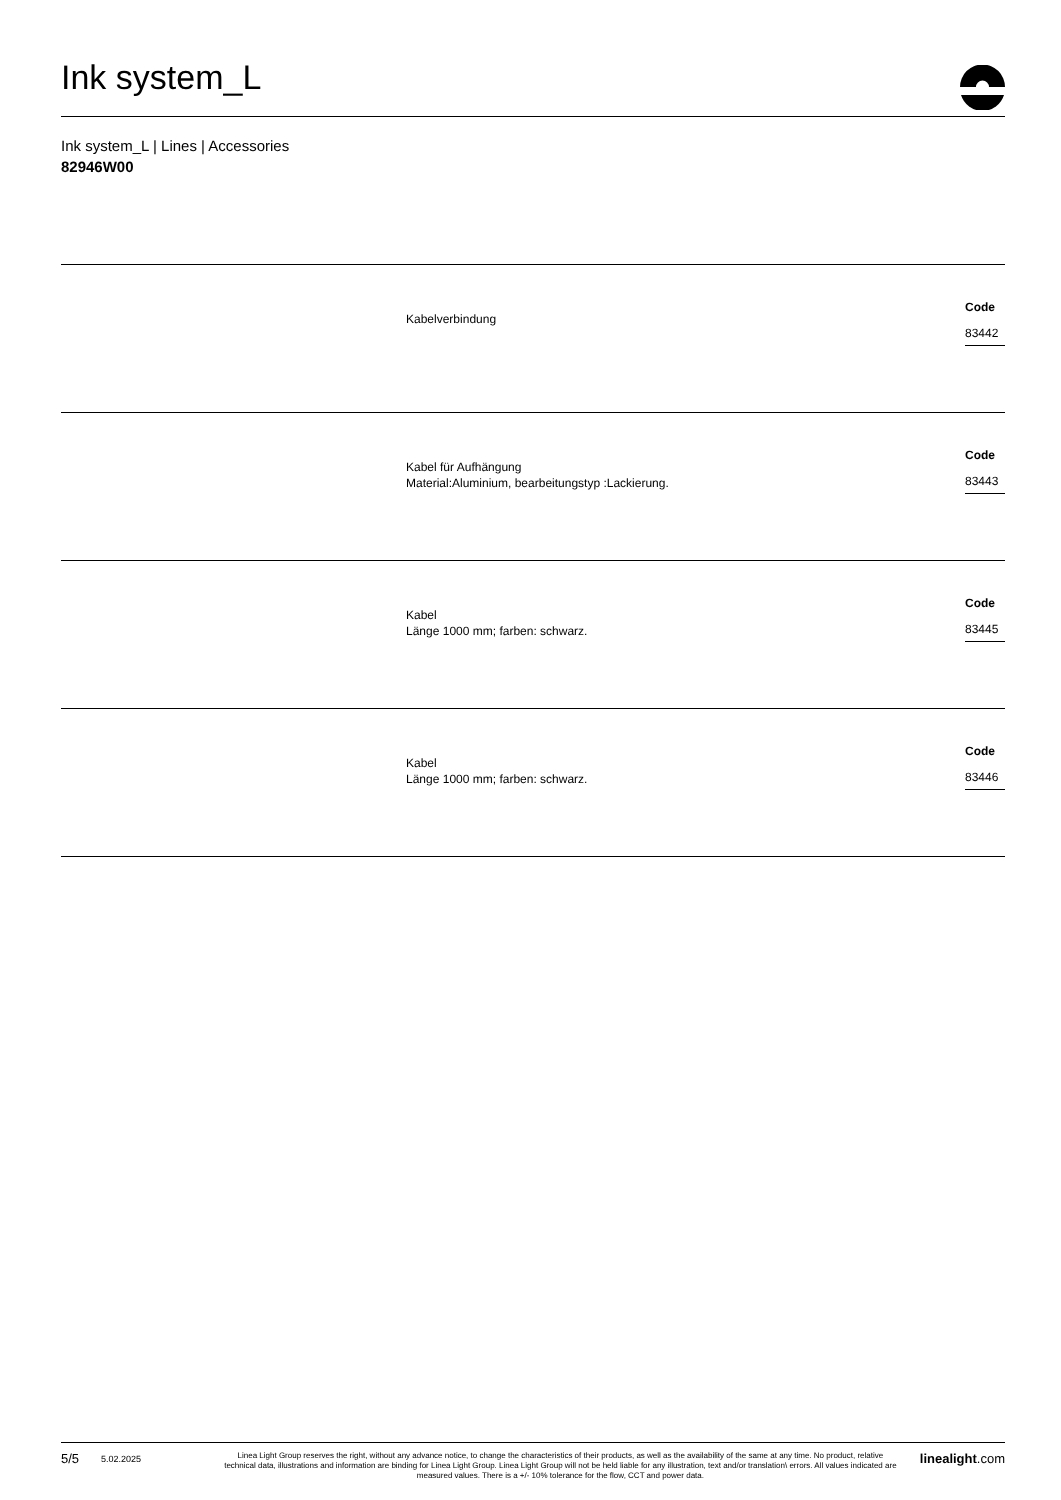Ink system_L
Ink system_L | Lines | Accessories
82946W00
Kabelverbindung
Code
83442
Kabel für Aufhängung
Material:Aluminium, bearbeitungstyp :Lackierung.
Code
83443
Kabel
Länge 1000 mm; farben: schwarz.
Code
83445
Kabel
Länge 1000 mm; farben: schwarz.
Code
83446
5/5
5.02.2025
Linea Light Group reserves the right, without any advance notice, to change the characteristics of their products, as well as the availability of the same at any time. No product, relative technical data, illustrations and information are binding for Linea Light Group. Linea Light Group will not be held liable for any illustration, text and/or translation\ errors. All values indicated are measured values. There is a +/- 10% tolerance for the flow, CCT and power data.
linealight.com